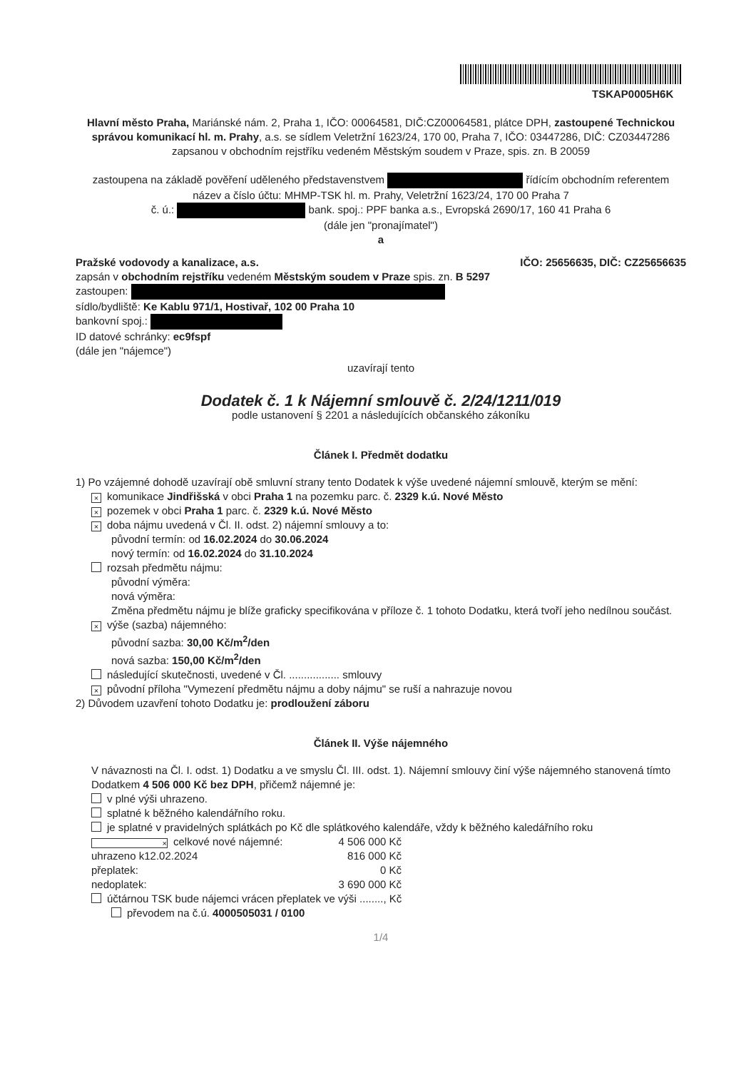TSKAP0005H6K
Hlavní město Praha, Mariánské nám. 2, Praha 1, IČO: 00064581, DIČ:CZ00064581, plátce DPH, zastoupené Technickou správou komunikací hl. m. Prahy, a.s. se sídlem Veletržní 1623/24, 170 00, Praha 7, IČO: 03447286, DIČ: CZ03447286 zapsanou v obchodním rejstříku vedeném Městským soudem v Praze, spis. zn. B 20059
zastoupena na základě pověření uděleného představenstvem řídícím obchodním referentem
název a číslo účtu: MHMP-TSK hl. m. Prahy, Veletržní 1623/24, 170 00 Praha 7
č. ú.: bank. spoj.: PPF banka a.s., Evropská 2690/17, 160 41 Praha 6
(dále jen "pronajímatel")
a
Pražské vodovody a kanalizace, a.s. IČO: 25656635, DIČ: CZ25656635
zapsán v obchodním rejstříku vedeném Městským soudem v Praze spis. zn. B 5297
zastoupen:
sídlo/bydliště: Ke Kablu 971/1, Hostivař, 102 00 Praha 10
bankovní spoj.:
ID datové schránky: ec9fspf
(dále jen "nájemce")
uzavírají tento
Dodatek č. 1 k Nájemní smlouvě č. 2/24/1211/019
podle ustanovení § 2201 a následujících občanského zákoníku
Článek I. Předmět dodatku
1) Po vzájemné dohodě uzavírají obě smluvní strany tento Dodatek k výše uvedené nájemní smlouvě, kterým se mění:
× komunikace Jindřišská v obci Praha 1 na pozemku parc. č. 2329 k.ú. Nové Město
× pozemek v obci Praha 1 parc. č. 2329 k.ú. Nové Město
× doba nájmu uvedená v Čl. II. odst. 2) nájemní smlouvy a to:
původní termín: od 16.02.2024 do 30.06.2024
nový termín: od 16.02.2024 do 31.10.2024
rozsah předmětu nájmu:
původní výměra:
nová výměra:
Změna předmětu nájmu je blíže graficky specifikována v příloze č. 1 tohoto Dodatku, která tvoří jeho nedílnou součást.
× výše (sazba) nájemného:
původní sazba: 30,00 Kč/m<sup>2</sup>/den
nová sazba: 150,00 Kč/m<sup>2</sup>/den
následující skutečnosti, uvedené v Čl. ................. smlouvy
× původní příloha "Vymezení předmětu nájmu a doby nájmu" se ruší a nahrazuje novou
2) Důvodem uzavření tohoto Dodatku je: prodloužení záboru
Článek II. Výše nájemného
V návaznosti na Čl. I. odst. 1) Dodatku a ve smyslu Čl. III. odst. 1). Nájemní smlouvy činí výše nájemného stanovená tímto Dodatkem 4 506 000 Kč bez DPH, přičemž nájemné je:
v plné výši uhrazeno.
splatné k běžného kalendářního roku.
je splatné v pravidelných splátkách po Kč dle splátkového kalendáře, vždy k běžného kaledářního roku
× celkové nové nájemné: 4 506 000 Kč
uhrazeno k12.02.2024 816 000 Kč
přeplatek: 0 Kč
nedoplatek: 3 690 000 Kč
účtárnou TSK bude nájemci vrácen přeplatek ve výši ........, Kč
převodem na č.ú. 4000505031 / 0100
1/4